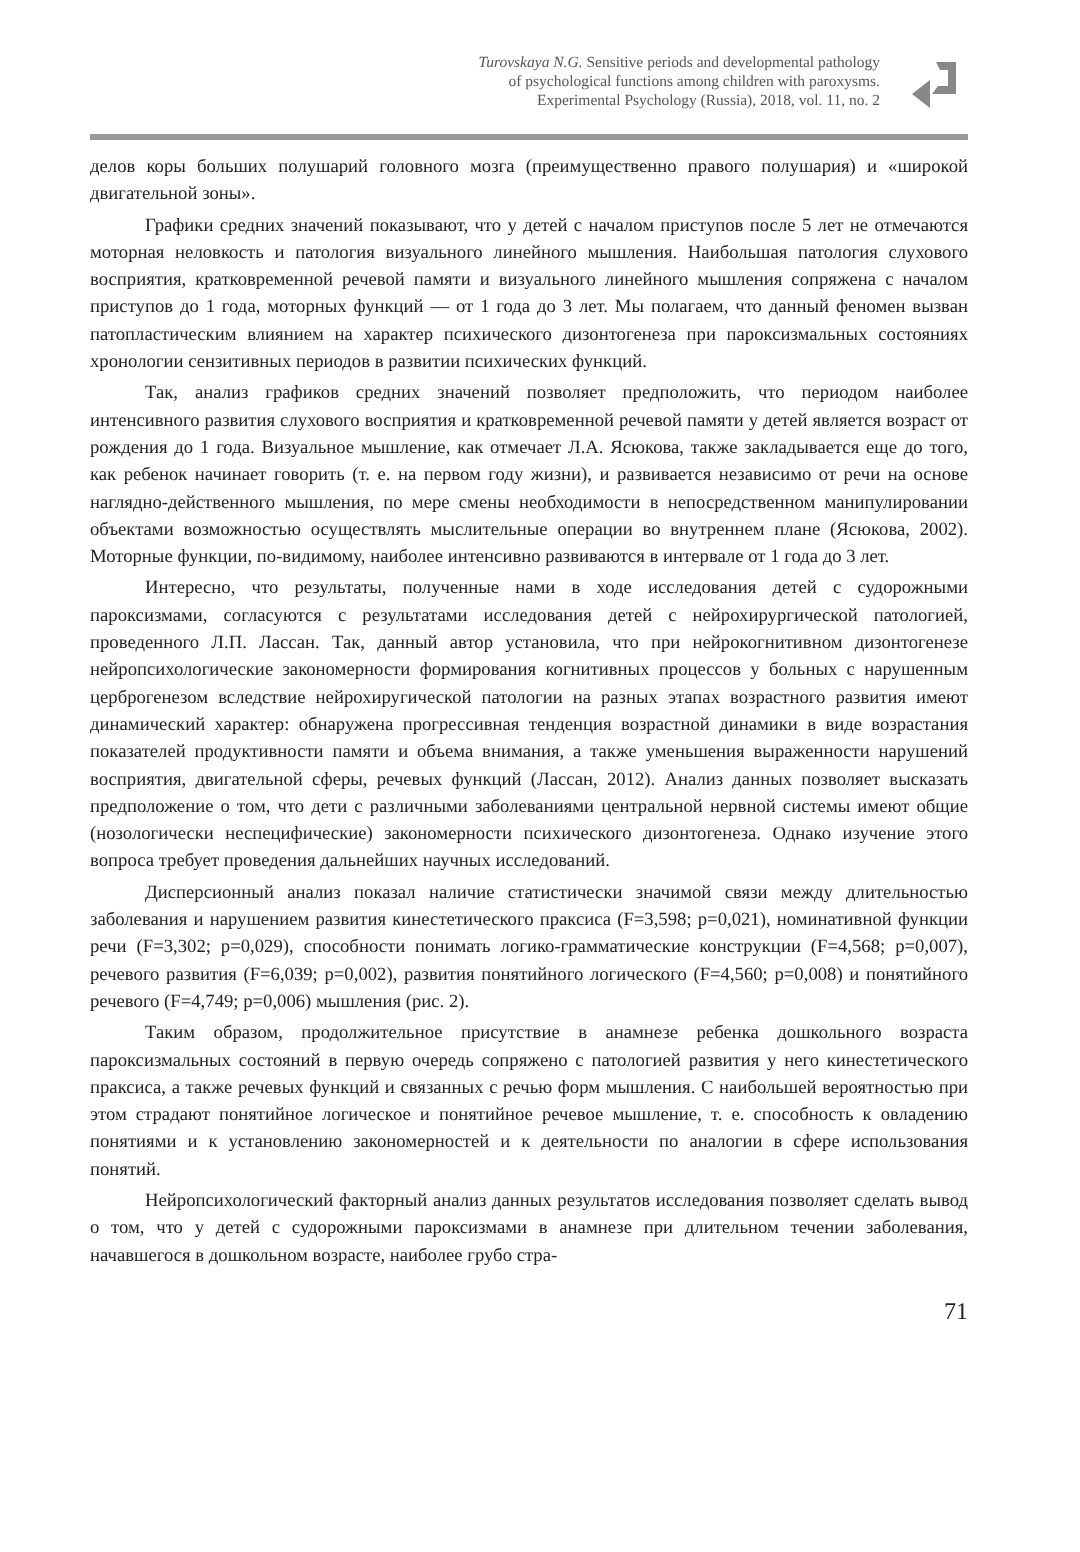Turovskaya N.G. Sensitive periods and developmental pathology
of psychological functions among children with paroxysms.
Experimental Psychology (Russia), 2018, vol. 11, no. 2
делов коры больших полушарий головного мозга (преимущественно правого полушария) и «широкой двигательной зоны».
Графики средних значений показывают, что у детей с началом приступов после 5 лет не отмечаются моторная неловкость и патология визуального линейного мышления. Наибольшая патология слухового восприятия, кратковременной речевой памяти и визуального линейного мышления сопряжена с началом приступов до 1 года, моторных функций — от 1 года до 3 лет. Мы полагаем, что данный феномен вызван патопластическим влиянием на характер психического дизонтогенеза при пароксизмальных состояниях хронологии сензитивных периодов в развитии психических функций.
Так, анализ графиков средних значений позволяет предположить, что периодом наиболее интенсивного развития слухового восприятия и кратковременной речевой памяти у детей является возраст от рождения до 1 года. Визуальное мышление, как отмечает Л.А. Ясюкова, также закладывается еще до того, как ребенок начинает говорить (т. е. на первом году жизни), и развивается независимо от речи на основе наглядно-действенного мышления, по мере смены необходимости в непосредственном манипулировании объектами возможностью осуществлять мыслительные операции во внутреннем плане (Ясюкова, 2002). Моторные функции, по-видимому, наиболее интенсивно развиваются в интервале от 1 года до 3 лет.
Интересно, что результаты, полученные нами в ходе исследования детей с судорожными пароксизмами, согласуются с результатами исследования детей с нейрохирургической патологией, проведенного Л.П. Лассан. Так, данный автор установила, что при нейрокогнитивном дизонтогенезе нейропсихологические закономерности формирования когнитивных процессов у больных с нарушенным церброгенезом вследствие нейрохиругической патологии на разных этапах возрастного развития имеют динамический характер: обнаружена прогрессивная тенденция возрастной динамики в виде возрастания показателей продуктивности памяти и объема внимания, а также уменьшения выраженности нарушений восприятия, двигательной сферы, речевых функций (Лассан, 2012). Анализ данных позволяет высказать предположение о том, что дети с различными заболеваниями центральной нервной системы имеют общие (нозологически неспецифические) закономерности психического дизонтогенеза. Однако изучение этого вопроса требует проведения дальнейших научных исследований.
Дисперсионный анализ показал наличие статистически значимой связи между длительностью заболевания и нарушением развития кинестетического праксиса (F=3,598; p=0,021), номинативной функции речи (F=3,302; p=0,029), способности понимать логико-грамматические конструкции (F=4,568; p=0,007), речевого развития (F=6,039; p=0,002), развития понятийного логического (F=4,560; p=0,008) и понятийного речевого (F=4,749; p=0,006) мышления (рис. 2).
Таким образом, продолжительное присутствие в анамнезе ребенка дошкольного возраста пароксизмальных состояний в первую очередь сопряжено с патологией развития у него кинестетического праксиса, а также речевых функций и связанных с речью форм мышления. С наибольшей вероятностью при этом страдают понятийное логическое и понятийное речевое мышление, т. е. способность к овладению понятиями и к установлению закономерностей и к деятельности по аналогии в сфере использования понятий.
Нейропсихологический факторный анализ данных результатов исследования позволяет сделать вывод о том, что у детей с судорожными пароксизмами в анамнезе при длительном течении заболевания, начавшегося в дошкольном возрасте, наиболее грубо стра-
71